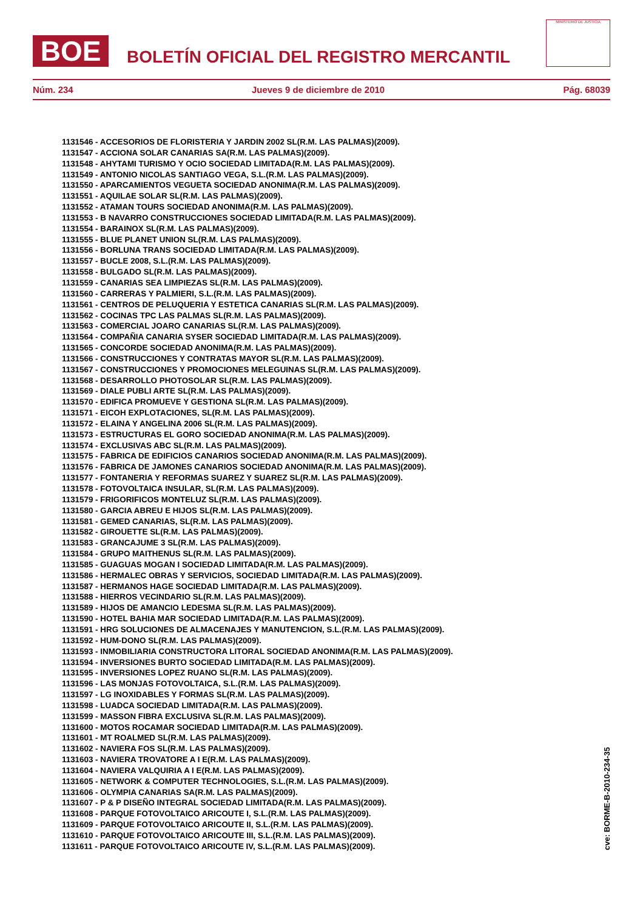BOE
BOLETÍN OFICIAL DEL REGISTRO MERCANTIL
MINISTERIO DE JUSTICIA
Núm. 234 Jueves 9 de diciembre de 2010 Pág. 68039
1131546 - ACCESORIOS DE FLORISTERIA Y JARDIN 2002 SL(R.M. LAS PALMAS)(2009).
1131547 - ACCIONA SOLAR CANARIAS SA(R.M. LAS PALMAS)(2009).
1131548 - AHYTAMI TURISMO Y OCIO SOCIEDAD LIMITADA(R.M. LAS PALMAS)(2009).
1131549 - ANTONIO NICOLAS SANTIAGO VEGA, S.L.(R.M. LAS PALMAS)(2009).
1131550 - APARCAMIENTOS VEGUETA SOCIEDAD ANONIMA(R.M. LAS PALMAS)(2009).
1131551 - AQUILAE SOLAR SL(R.M. LAS PALMAS)(2009).
1131552 - ATAMAN TOURS SOCIEDAD ANONIMA(R.M. LAS PALMAS)(2009).
1131553 - B NAVARRO CONSTRUCCIONES SOCIEDAD LIMITADA(R.M. LAS PALMAS)(2009).
1131554 - BARAINOX SL(R.M. LAS PALMAS)(2009).
1131555 - BLUE PLANET UNION SL(R.M. LAS PALMAS)(2009).
1131556 - BORLUNA TRANS SOCIEDAD LIMITADA(R.M. LAS PALMAS)(2009).
1131557 - BUCLE 2008, S.L.(R.M. LAS PALMAS)(2009).
1131558 - BULGADO SL(R.M. LAS PALMAS)(2009).
1131559 - CANARIAS SEA LIMPIEZAS SL(R.M. LAS PALMAS)(2009).
1131560 - CARRERAS Y PALMIERI, S.L.(R.M. LAS PALMAS)(2009).
1131561 - CENTROS DE PELUQUERIA Y ESTETICA CANARIAS SL(R.M. LAS PALMAS)(2009).
1131562 - COCINAS TPC LAS PALMAS SL(R.M. LAS PALMAS)(2009).
1131563 - COMERCIAL JOARO CANARIAS SL(R.M. LAS PALMAS)(2009).
1131564 - COMPAÑIA CANARIA SYSER SOCIEDAD LIMITADA(R.M. LAS PALMAS)(2009).
1131565 - CONCORDE SOCIEDAD ANONIMA(R.M. LAS PALMAS)(2009).
1131566 - CONSTRUCCIONES Y CONTRATAS MAYOR SL(R.M. LAS PALMAS)(2009).
1131567 - CONSTRUCCIONES Y PROMOCIONES MELEGUINAS SL(R.M. LAS PALMAS)(2009).
1131568 - DESARROLLO PHOTOSOLAR SL(R.M. LAS PALMAS)(2009).
1131569 - DIALE PUBLI ARTE SL(R.M. LAS PALMAS)(2009).
1131570 - EDIFICA PROMUEVE Y GESTIONA SL(R.M. LAS PALMAS)(2009).
1131571 - EICOH EXPLOTACIONES, SL(R.M. LAS PALMAS)(2009).
1131572 - ELAINA Y ANGELINA 2006 SL(R.M. LAS PALMAS)(2009).
1131573 - ESTRUCTURAS EL GORO SOCIEDAD ANONIMA(R.M. LAS PALMAS)(2009).
1131574 - EXCLUSIVAS ABC SL(R.M. LAS PALMAS)(2009).
1131575 - FABRICA DE EDIFICIOS CANARIOS SOCIEDAD ANONIMA(R.M. LAS PALMAS)(2009).
1131576 - FABRICA DE JAMONES CANARIOS SOCIEDAD ANONIMA(R.M. LAS PALMAS)(2009).
1131577 - FONTANERIA Y REFORMAS SUAREZ Y SUAREZ SL(R.M. LAS PALMAS)(2009).
1131578 - FOTOVOLTAICA INSULAR, SL(R.M. LAS PALMAS)(2009).
1131579 - FRIGORIFICOS MONTELUZ SL(R.M. LAS PALMAS)(2009).
1131580 - GARCIA ABREU E HIJOS SL(R.M. LAS PALMAS)(2009).
1131581 - GEMED CANARIAS, SL(R.M. LAS PALMAS)(2009).
1131582 - GIROUETTE SL(R.M. LAS PALMAS)(2009).
1131583 - GRANCAJUME 3 SL(R.M. LAS PALMAS)(2009).
1131584 - GRUPO MAITHENUS SL(R.M. LAS PALMAS)(2009).
1131585 - GUAGUAS MOGAN I SOCIEDAD LIMITADA(R.M. LAS PALMAS)(2009).
1131586 - HERMALEC OBRAS Y SERVICIOS, SOCIEDAD LIMITADA(R.M. LAS PALMAS)(2009).
1131587 - HERMANOS HAGE SOCIEDAD LIMITADA(R.M. LAS PALMAS)(2009).
1131588 - HIERROS VECINDARIO SL(R.M. LAS PALMAS)(2009).
1131589 - HIJOS DE AMANCIO LEDESMA SL(R.M. LAS PALMAS)(2009).
1131590 - HOTEL BAHIA MAR SOCIEDAD LIMITADA(R.M. LAS PALMAS)(2009).
1131591 - HRG SOLUCIONES DE ALMACENAJES Y MANUTENCION, S.L.(R.M. LAS PALMAS)(2009).
1131592 - HUM-DONO SL(R.M. LAS PALMAS)(2009).
1131593 - INMOBILIARIA CONSTRUCTORA LITORAL SOCIEDAD ANONIMA(R.M. LAS PALMAS)(2009).
1131594 - INVERSIONES BURTO SOCIEDAD LIMITADA(R.M. LAS PALMAS)(2009).
1131595 - INVERSIONES LOPEZ RUANO SL(R.M. LAS PALMAS)(2009).
1131596 - LAS MONJAS FOTOVOLTAICA, S.L.(R.M. LAS PALMAS)(2009).
1131597 - LG INOXIDABLES Y FORMAS SL(R.M. LAS PALMAS)(2009).
1131598 - LUADCA SOCIEDAD LIMITADA(R.M. LAS PALMAS)(2009).
1131599 - MASSON FIBRA EXCLUSIVA SL(R.M. LAS PALMAS)(2009).
1131600 - MOTOS ROCAMAR SOCIEDAD LIMITADA(R.M. LAS PALMAS)(2009).
1131601 - MT ROALMED SL(R.M. LAS PALMAS)(2009).
1131602 - NAVIERA FOS SL(R.M. LAS PALMAS)(2009).
1131603 - NAVIERA TROVATORE A I E(R.M. LAS PALMAS)(2009).
1131604 - NAVIERA VALQUIRIA A I E(R.M. LAS PALMAS)(2009).
1131605 - NETWORK & COMPUTER TECHNOLOGIES, S.L.(R.M. LAS PALMAS)(2009).
1131606 - OLYMPIA CANARIAS SA(R.M. LAS PALMAS)(2009).
1131607 - P & P DISEÑO INTEGRAL SOCIEDAD LIMITADA(R.M. LAS PALMAS)(2009).
1131608 - PARQUE FOTOVOLTAICO ARICOUTE I, S.L.(R.M. LAS PALMAS)(2009).
1131609 - PARQUE FOTOVOLTAICO ARICOUTE II, S.L.(R.M. LAS PALMAS)(2009).
1131610 - PARQUE FOTOVOLTAICO ARICOUTE III, S.L.(R.M. LAS PALMAS)(2009).
1131611 - PARQUE FOTOVOLTAICO ARICOUTE IV, S.L.(R.M. LAS PALMAS)(2009).
cve: BORME-B-2010-234-35